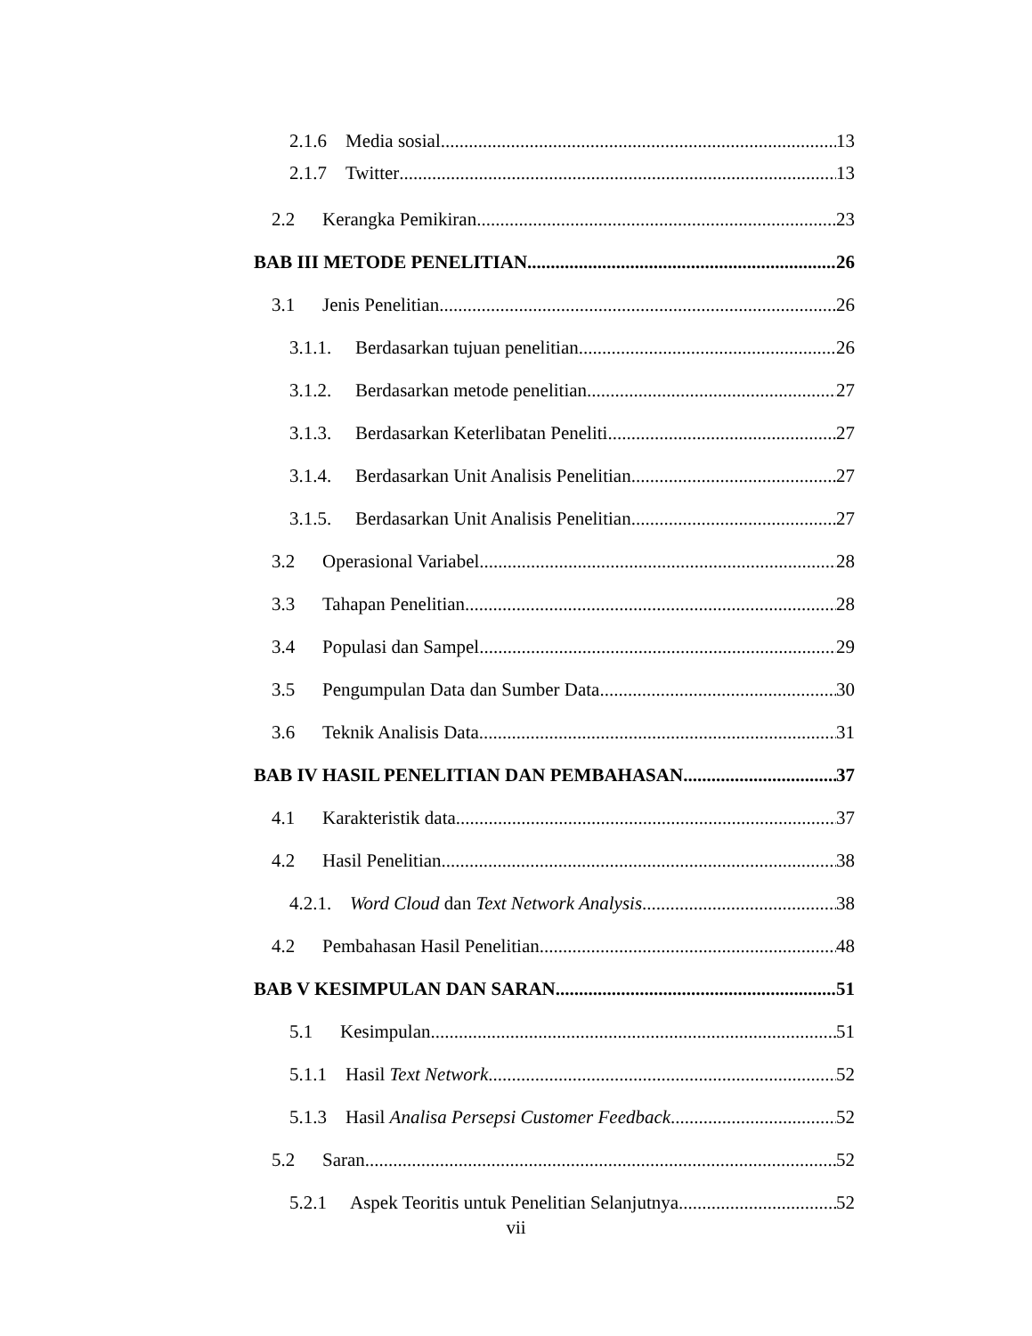2.1.6 Media sosial 13
2.1.7 Twitter 13
2.2 Kerangka Pemikiran. 23
BAB III METODE PENELITIAN 26
3.1 Jenis Penelitian 26
3.1.1. Berdasarkan tujuan penelitian 26
3.1.2. Berdasarkan metode penelitian 27
3.1.3. Berdasarkan Keterlibatan Peneliti 27
3.1.4. Berdasarkan Unit Analisis Penelitian 27
3.1.5. Berdasarkan Unit Analisis Penelitian 27
3.2 Operasional Variabel 28
3.3 Tahapan Penelitian 28
3.4 Populasi dan Sampel 29
3.5 Pengumpulan Data dan Sumber Data 30
3.6 Teknik Analisis Data 31
BAB IV HASIL PENELITIAN DAN PEMBAHASAN 37
4.1 Karakteristik data 37
4.2 Hasil Penelitian 38
4.2.1. Word Cloud dan Text Network Analysis 38
4.2 Pembahasan Hasil Penelitian 48
BAB V KESIMPULAN DAN SARAN 51
5.1 Kesimpulan 51
5.1.1 Hasil Text Network 52
5.1.3 Hasil Analisa Persepsi Customer Feedback 52
5.2 Saran 52
5.2.1 Aspek Teoritis untuk Penelitian Selanjutnya 52
vii